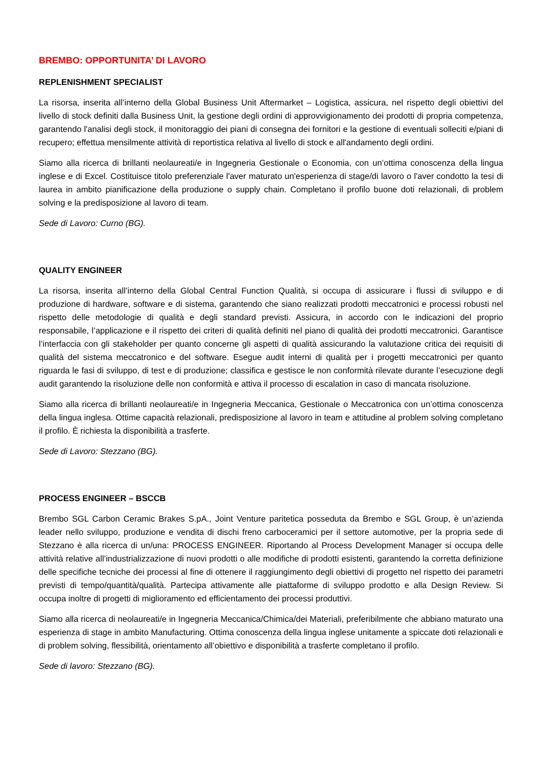BREMBO: OPPORTUNITA’ DI LAVORO
REPLENISHMENT SPECIALIST
La risorsa, inserita all’interno della Global Business Unit Aftermarket – Logistica, assicura, nel rispetto degli obiettivi del livello di stock definiti dalla Business Unit, la gestione degli ordini di approvvigionamento dei prodotti di propria competenza, garantendo l'analisi degli stock, il monitoraggio dei piani di consegna dei fornitori e la gestione di eventuali solleciti e/piani di recupero; effettua mensilmente attività di reportistica relativa al livello di stock e all'andamento degli ordini.
Siamo alla ricerca di brillanti neolaureati/e in Ingegneria Gestionale o Economia, con un’ottima conoscenza della lingua inglese e di Excel. Costituisce titolo preferenziale l'aver maturato un'esperienza di stage/di lavoro o l'aver condotto la tesi di laurea in ambito pianificazione della produzione o supply chain. Completano il profilo buone doti relazionali, di problem solving e la predisposizione al lavoro di team.
Sede di Lavoro: Curno (BG).
QUALITY ENGINEER
La risorsa, inserita all’interno della Global Central Function Qualità, si occupa di assicurare i flussi di sviluppo e di produzione di hardware, software e di sistema, garantendo che siano realizzati prodotti meccatronici e processi robusti nel rispetto delle metodologie di qualità e degli standard previsti. Assicura, in accordo con le indicazioni del proprio responsabile, l’applicazione e il rispetto dei criteri di qualità definiti nel piano di qualità dei prodotti meccatronici. Garantisce l’interfaccia con gli stakeholder per quanto concerne gli aspetti di qualità assicurando la valutazione critica dei requisiti di qualità del sistema meccatronico e del software. Esegue audit interni di qualità per i progetti meccatronici per quanto riguarda le fasi di sviluppo, di test e di produzione; classifica e gestisce le non conformità rilevate durante l’esecuzione degli audit garantendo la risoluzione delle non conformità e attiva il processo di escalation in caso di mancata risoluzione.
Siamo alla ricerca di brillanti neolaureati/e in Ingegneria Meccanica, Gestionale o Meccatronica con un’ottima conoscenza della lingua inglesa. Ottime capacità relazionali, predisposizione al lavoro in team e attitudine al problem solving completano il profilo. È richiesta la disponibilità a trasferte.
Sede di Lavoro: Stezzano (BG).
PROCESS ENGINEER – BSCCB
Brembo SGL Carbon Ceramic Brakes S.pA., Joint Venture paritetica posseduta da Brembo e SGL Group, è un’azienda leader nello sviluppo, produzione e vendita di dischi freno carboceramici per il settore automotive, per la propria sede di Stezzano è alla ricerca di un/una: PROCESS ENGINEER. Riportando al Process Development Manager si occupa delle attività relative all’industrializzazione di nuovi prodotti o alle modifiche di prodotti esistenti, garantendo la corretta definizione delle specifiche tecniche dei processi al fine di ottenere il raggiungimento degli obiettivi di progetto nel rispetto dei parametri previsti di tempo/quantità/qualità. Partecipa attivamente alle piattaforme di sviluppo prodotto e alla Design Review. Si occupa inoltre di progetti di miglioramento ed efficientamento dei processi produttivi.
Siamo alla ricerca di neolaureati/e in Ingegneria Meccanica/Chimica/dei Materiali, preferibilmente che abbiano maturato una esperienza di stage in ambito Manufacturing. Ottima conoscenza della lingua inglese unitamente a spiccate doti relazionali e di problem solving, flessibilità, orientamento all’obiettivo e disponibilità a trasferte completano il profilo.
Sede di lavoro: Stezzano (BG).